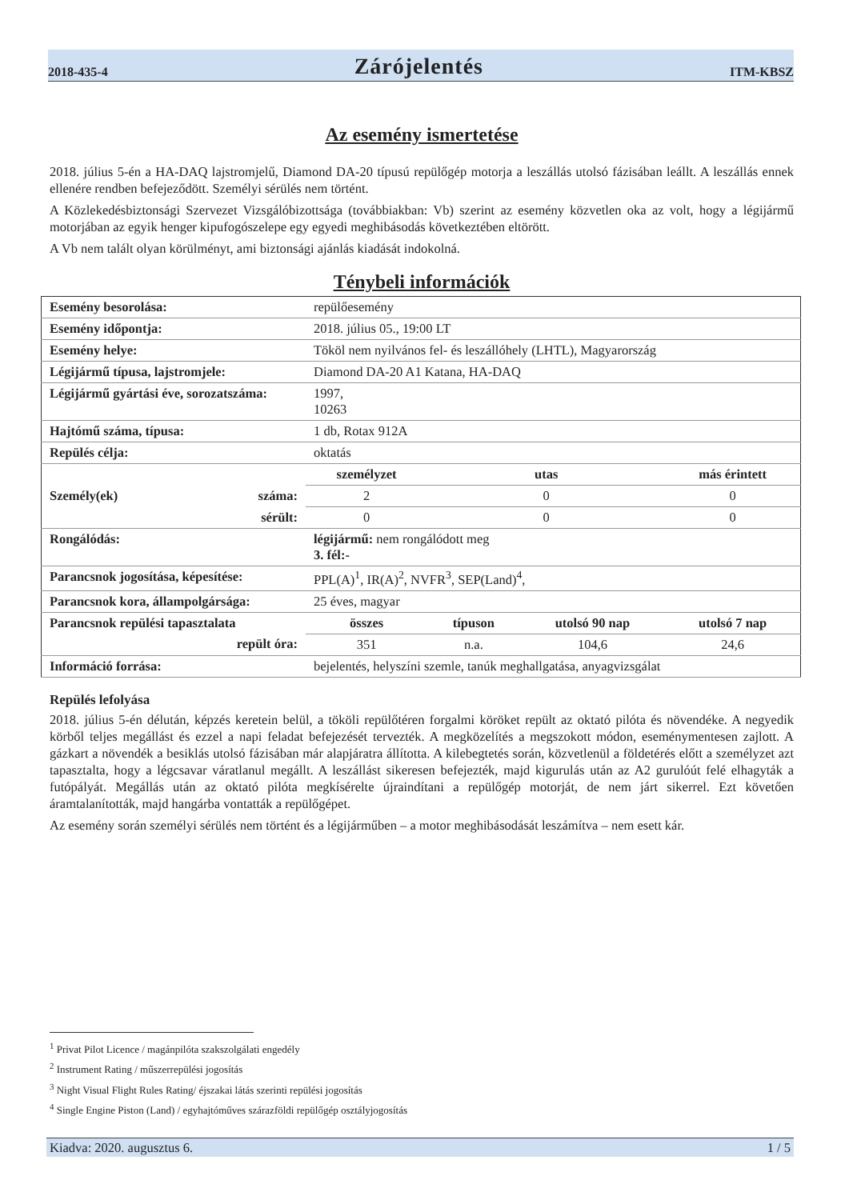2018-435-4 Zárójelentés ITM-KBSZ
Az esemény ismertetése
2018. július 5-én a HA-DAQ lajstromjelű, Diamond DA-20 típusú repülőgép motorja a leszállás utolsó fázisában leállt. A leszállás ennek ellenére rendben befejeződött. Személyi sérülés nem történt.
A Közlekedésbiztonsági Szervezet Vizsgálóbizottsága (továbbiakban: Vb) szerint az esemény közvetlen oka az volt, hogy a légijármű motorjában az egyik henger kipufogószelepe egy egyedi meghibásodás következtében eltörött.
A Vb nem talált olyan körülményt, ami biztonsági ajánlás kiadását indokolná.
Ténybeli információk
| Esemény besorolása: | repülőesemény | | | |
| Esemény időpontja: | 2018. július 05., 19:00 LT | | | |
| Esemény helye: | Tököl nem nyilvános fel- és leszállóhely (LHTL), Magyarország | | | |
| Légijármű típusa, lajstromjele: | Diamond DA-20 A1 Katana, HA-DAQ | | | |
| Légijármű gyártási éve, sorozatszáma: | 1997, 10263 | | | |
| Hajtómű száma, típusa: | 1 db, Rotax 912A | | | |
| Repülés célja: | oktatás | | | |
| | személyzet | utas | | más érintett |
| Személy(ek) száma: | 2 | 0 | | 0 |
| sérült: | 0 | 0 | | 0 |
| Rongálódás: | légijármű: nem rongálódott meg 3. fél:- | | | |
| Parancsnok jogosítása, képesítése: | PPL(A)<sup>1</sup>, IR(A)<sup>2</sup>, NVFR<sup>3</sup>, SEP(Land)<sup>4</sup>, | | | |
| Parancsnok kora, állampolgársága: | 25 éves, magyar | | | |
| Parancsnok repülési tapasztalata | összes | típuson | utolsó 90 nap | utolsó 7 nap |
| repült óra: | 351 | n.a. | 104,6 | 24,6 |
| Információ forrása: | bejelentés, helyszíni szemle, tanúk meghallgatása, anyagvizsgálat | | | |
Repülés lefolyása
2018. július 5-én délután, képzés keretein belül, a tököli repülőtéren forgalmi köröket repült az oktató pilóta és növendéke. A negyedik körből teljes megállást és ezzel a napi feladat befejezését tervezték. A megközelítés a megszokott módon, eseménymentesen zajlott. A gázkart a növendék a besiklás utolsó fázisában már alapjáratra állította. A kilebegtetés során, közvetlenül a földetérés előtt a személyzet azt tapasztalta, hogy a légcsavar váratlanul megállt. A leszállást sikeresen befejezték, majd kigurulás után az A2 gurulóút felé elhagyták a futópályát. Megállás után az oktató pilóta megkísérelte újraindítani a repülőgép motorját, de nem járt sikerrel. Ezt követően áramtalanították, majd hangárba vontatták a repülőgépet.
Az esemény során személyi sérülés nem történt és a légijárműben – a motor meghibásodását leszámítva – nem esett kár.
<sup>1</sup> Privat Pilot Licence / magánpilóta szakszolgálati engedély
<sup>2</sup> Instrument Rating / műszerrepülési jogosítás
<sup>3</sup> Night Visual Flight Rules Rating/ éjszakai látás szerinti repülési jogosítás
<sup>4</sup> Single Engine Piston (Land) / egyhajtóműves szárazföldi repülőgép osztályjogosítás
Kiadva: 2020. augusztus 6. 1 / 5